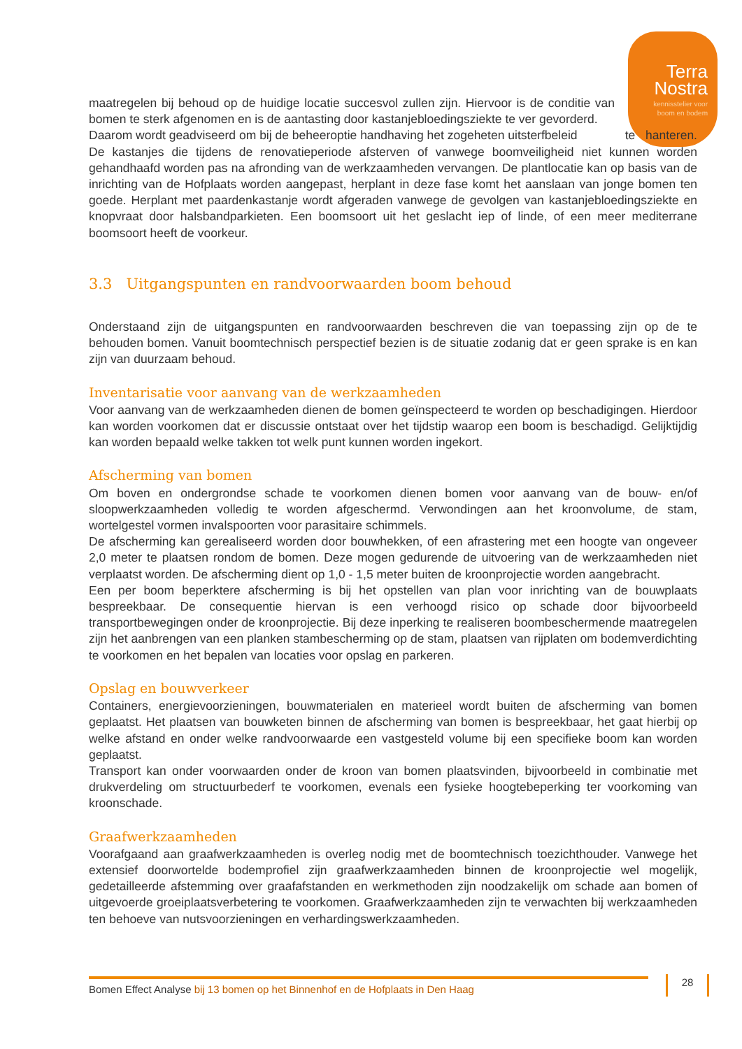Terra
Nostra
kennisstelier voor
boom en bodem
maatregelen bij behoud op de huidige locatie succesvol zullen zijn. Hiervoor is de conditie van bomen te sterk afgenomen en is de aantasting door kastanjebloedingsziekte te ver gevorderd.
Daarom wordt geadviseerd om bij de beheeroptie handhaving het zogeheten uitsterfbeleid te hanteren. De kastanjes die tijdens de renovatieperiode afsterven of vanwege boomveiligheid niet kunnen worden gehandhaafd worden pas na afronding van de werkzaamheden vervangen. De plantlocatie kan op basis van de inrichting van de Hofplaats worden aangepast, herplant in deze fase komt het aanslaan van jonge bomen ten goede. Herplant met paardenkastanje wordt afgeraden vanwege de gevolgen van kastanjebloedingsziekte en knopvraat door halsbandparkieten. Een boomsoort uit het geslacht iep of linde, of een meer mediterrane boomsoort heeft de voorkeur.
3.3 Uitgangspunten en randvoorwaarden boom behoud
Onderstaand zijn de uitgangspunten en randvoorwaarden beschreven die van toepassing zijn op de te behouden bomen. Vanuit boomtechnisch perspectief bezien is de situatie zodanig dat er geen sprake is en kan zijn van duurzaam behoud.
Inventarisatie voor aanvang van de werkzaamheden
Voor aanvang van de werkzaamheden dienen de bomen geïnspecteerd te worden op beschadigingen. Hierdoor kan worden voorkomen dat er discussie ontstaat over het tijdstip waarop een boom is beschadigd. Gelijktijdig kan worden bepaald welke takken tot welk punt kunnen worden ingekort.
Afscherming van bomen
Om boven en ondergrondse schade te voorkomen dienen bomen voor aanvang van de bouw- en/of sloopwerkzaamheden volledig te worden afgeschermd. Verwondingen aan het kroonvolume, de stam, wortelgestel vormen invalspoorten voor parasitaire schimmels.
De afscherming kan gerealiseerd worden door bouwhekken, of een afrastering met een hoogte van ongeveer 2,0 meter te plaatsen rondom de bomen. Deze mogen gedurende de uitvoering van de werkzaamheden niet verplaatst worden. De afscherming dient op 1,0 - 1,5 meter buiten de kroonprojectie worden aangebracht.
Een per boom beperktere afscherming is bij het opstellen van plan voor inrichting van de bouwplaats bespreekbaar. De consequentie hiervan is een verhoogd risico op schade door bijvoorbeeld transportbewegingen onder de kroonprojectie. Bij deze inperking te realiseren boombeschermende maatregelen zijn het aanbrengen van een planken stambescherming op de stam, plaatsen van rijplaten om bodemverdichting te voorkomen en het bepalen van locaties voor opslag en parkeren.
Opslag en bouwverkeer
Containers, energievoorzieningen, bouwmaterialen en materieel wordt buiten de afscherming van bomen geplaatst. Het plaatsen van bouwketen binnen de afscherming van bomen is bespreekbaar, het gaat hierbij op welke afstand en onder welke randvoorwaarde een vastgesteld volume bij een specifieke boom kan worden geplaatst.
Transport kan onder voorwaarden onder de kroon van bomen plaatsvinden, bijvoorbeeld in combinatie met drukverdeling om structuurbederf te voorkomen, evenals een fysieke hoogtebeperking ter voorkoming van kroonschade.
Graafwerkzaamheden
Voorafgaand aan graafwerkzaamheden is overleg nodig met de boomtechnisch toezichthouder. Vanwege het extensief doorwortelde bodemprofiel zijn graafwerkzaamheden binnen de kroonprojectie wel mogelijk, gedetailleerde afstemming over graafafstanden en werkmethoden zijn noodzakelijk om schade aan bomen of uitgevoerde groeiplaatsverbetering te voorkomen. Graafwerkzaamheden zijn te verwachten bij werkzaamheden ten behoeve van nutsvoorzieningen en verhardingswerkzaamheden.
Bomen Effect Analyse bij 13 bomen op het Binnenhof en de Hofplaats in Den Haag 28